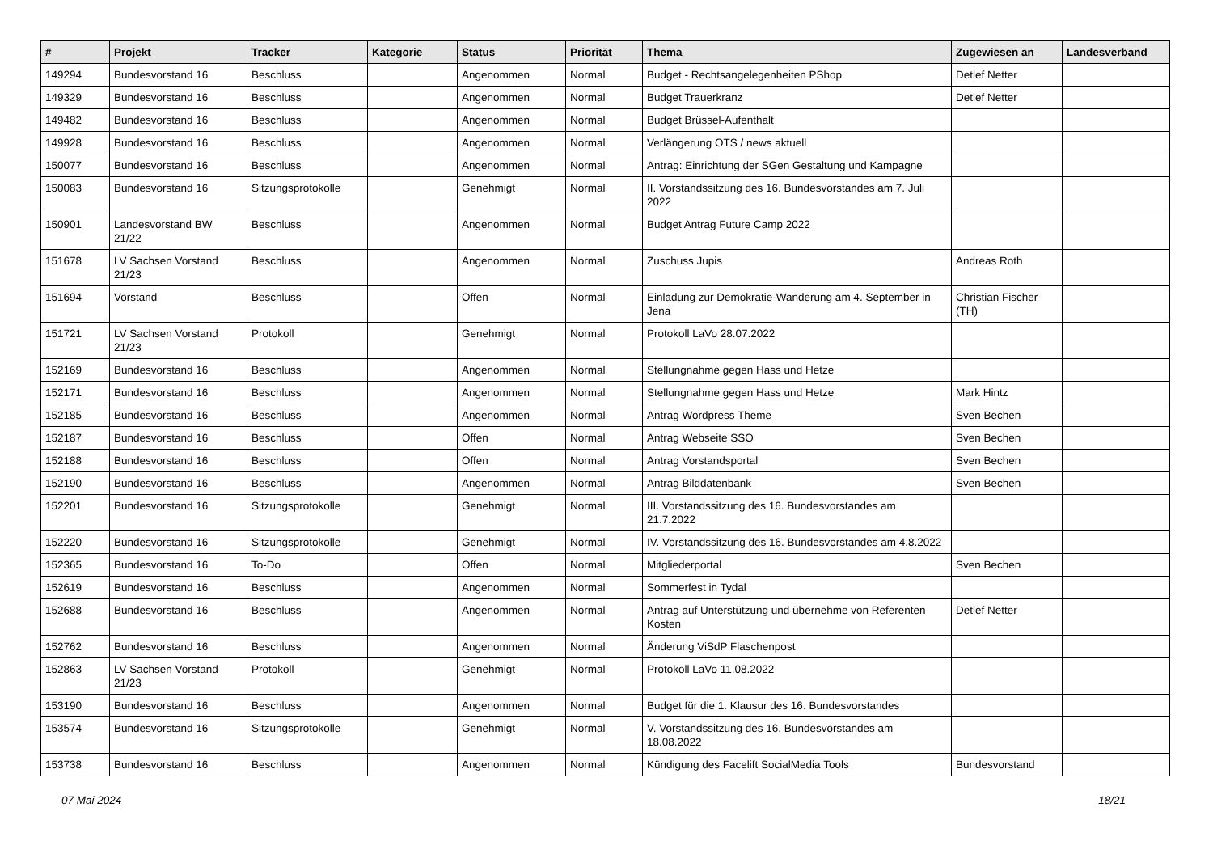| # | Projekt | Tracker | Kategorie | Status | Priorität | Thema | Zugewiesen an | Landesverband |
| --- | --- | --- | --- | --- | --- | --- | --- | --- |
| 149294 | Bundesvorstand 16 | Beschluss | | Angenommen | Normal | Budget - Rechtsangelegenheiten PShop | Detlef Netter | |
| 149329 | Bundesvorstand 16 | Beschluss | | Angenommen | Normal | Budget Trauerkranz | Detlef Netter | |
| 149482 | Bundesvorstand 16 | Beschluss | | Angenommen | Normal | Budget Brüssel-Aufenthalt | | |
| 149928 | Bundesvorstand 16 | Beschluss | | Angenommen | Normal | Verlängerung OTS / news aktuell | | |
| 150077 | Bundesvorstand 16 | Beschluss | | Angenommen | Normal | Antrag: Einrichtung der SGen Gestaltung und Kampagne | | |
| 150083 | Bundesvorstand 16 | Sitzungsprotokolle | | Genehmigt | Normal | II. Vorstandssitzung des 16. Bundesvorstandes am 7. Juli 2022 | | |
| 150901 | Landesvorstand BW 21/22 | Beschluss | | Angenommen | Normal | Budget Antrag Future Camp 2022 | | |
| 151678 | LV Sachsen Vorstand 21/23 | Beschluss | | Angenommen | Normal | Zuschuss Jupis | Andreas Roth | |
| 151694 | Vorstand | Beschluss | | Offen | Normal | Einladung zur Demokratie-Wanderung am 4. September in Jena | Christian Fischer (TH) | |
| 151721 | LV Sachsen Vorstand 21/23 | Protokoll | | Genehmigt | Normal | Protokoll LaVo 28.07.2022 | | |
| 152169 | Bundesvorstand 16 | Beschluss | | Angenommen | Normal | Stellungnahme gegen Hass und Hetze | | |
| 152171 | Bundesvorstand 16 | Beschluss | | Angenommen | Normal | Stellungnahme gegen Hass und Hetze | Mark Hintz | |
| 152185 | Bundesvorstand 16 | Beschluss | | Angenommen | Normal | Antrag Wordpress Theme | Sven Bechen | |
| 152187 | Bundesvorstand 16 | Beschluss | | Offen | Normal | Antrag Webseite SSO | Sven Bechen | |
| 152188 | Bundesvorstand 16 | Beschluss | | Offen | Normal | Antrag Vorstandsportal | Sven Bechen | |
| 152190 | Bundesvorstand 16 | Beschluss | | Angenommen | Normal | Antrag Bilddatenbank | Sven Bechen | |
| 152201 | Bundesvorstand 16 | Sitzungsprotokolle | | Genehmigt | Normal | III. Vorstandssitzung des 16. Bundesvorstandes am 21.7.2022 | | |
| 152220 | Bundesvorstand 16 | Sitzungsprotokolle | | Genehmigt | Normal | IV. Vorstandssitzung des 16. Bundesvorstandes am 4.8.2022 | | |
| 152365 | Bundesvorstand 16 | To-Do | | Offen | Normal | Mitgliederportal | Sven Bechen | |
| 152619 | Bundesvorstand 16 | Beschluss | | Angenommen | Normal | Sommerfest in Tydal | | |
| 152688 | Bundesvorstand 16 | Beschluss | | Angenommen | Normal | Antrag auf Unterstützung und übernehme von Referenten Kosten | Detlef Netter | |
| 152762 | Bundesvorstand 16 | Beschluss | | Angenommen | Normal | Änderung ViSdP Flaschenpost | | |
| 152863 | LV Sachsen Vorstand 21/23 | Protokoll | | Genehmigt | Normal | Protokoll LaVo 11.08.2022 | | |
| 153190 | Bundesvorstand 16 | Beschluss | | Angenommen | Normal | Budget für die 1. Klausur des 16. Bundesvorstandes | | |
| 153574 | Bundesvorstand 16 | Sitzungsprotokolle | | Genehmigt | Normal | V. Vorstandssitzung des 16. Bundesvorstandes am 18.08.2022 | | |
| 153738 | Bundesvorstand 16 | Beschluss | | Angenommen | Normal | Kündigung des Facelift SocialMedia Tools | Bundesvorstand | |
07 Mai 2024 18/21